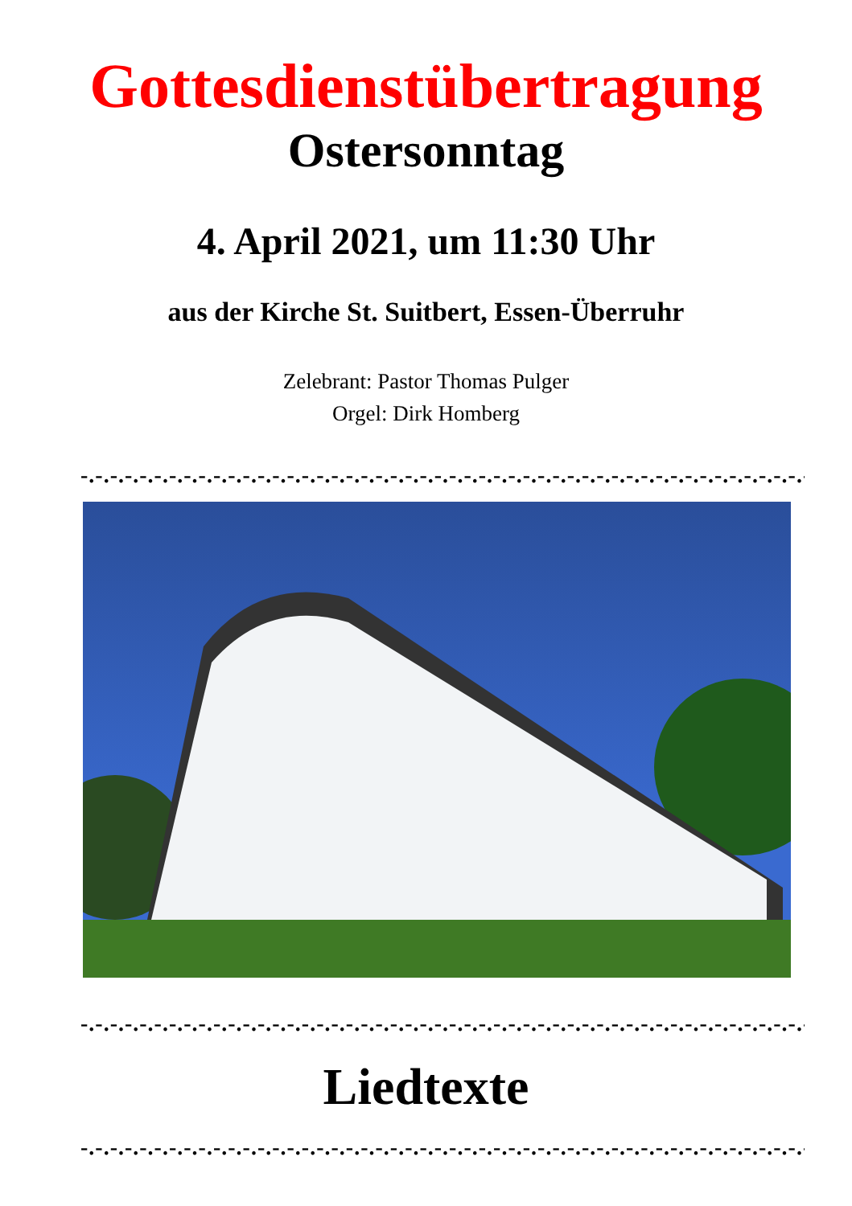Gottesdienstübertragung
Ostersonntag
4. April 2021, um 11:30 Uhr
aus der Kirche St. Suitbert, Essen-Überruhr
Zelebrant: Pastor Thomas Pulger
Orgel: Dirk Homberg
-.-.-.-.-.-.-.-.-.-.-.-.-.-.-.-.-.-.-.-.-.-.-.-.-.-.-.-.-.-.-.-.-.-.-.-.-.-.-.-.-.-.-.-.-.-.-.-.-.-.-.-.-.-.-.-.-.-.-.-.-.-
-.-.-.-.-.-.-.-.-.-.-.-.-.-.-.-.-.-.-.-.-.-.-.-.-.-.-.-.-.-.-.-.-.-.-.-.-.-.-.-.-.-.-.-.-.-.-.-.-.-.-.-.-.-.-.-.-.-.-.-.-.-
Liedtexte
-.-.-.-.-.-.-.-.-.-.-.-.-.-.-.-.-.-.-.-.-.-.-.-.-.-.-.-.-.-.-.-.-.-.-.-.-.-.-.-.-.-.-.-.-.-.-.-.-.-.-.-.-.-.-.-.-.-.-.-.-.-